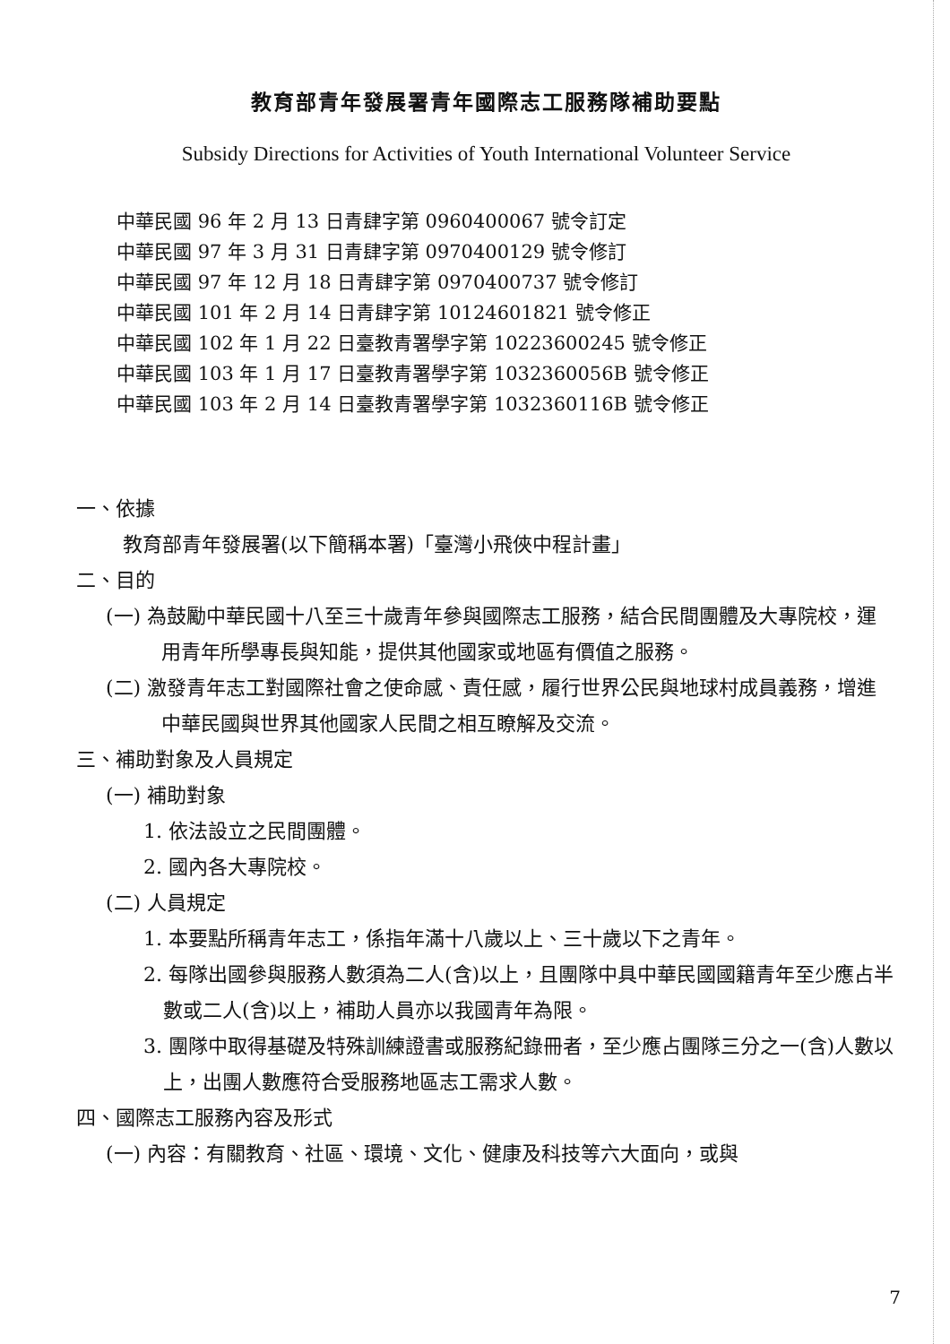教育部青年發展署青年國際志工服務隊補助要點
Subsidy Directions for Activities of Youth International Volunteer Service
中華民國 96 年 2 月 13 日青肆字第 0960400067 號令訂定
中華民國 97 年 3 月 31 日青肆字第 0970400129 號令修訂
中華民國 97 年 12 月 18 日青肆字第 0970400737 號令修訂
中華民國 101 年 2 月 14 日青肆字第 10124601821 號令修正
中華民國 102 年 1 月 22 日臺教青署學字第 10223600245 號令修正
中華民國 103 年 1 月 17 日臺教青署學字第 1032360056B 號令修正
中華民國 103 年 2 月 14 日臺教青署學字第 1032360116B 號令修正
一、依據
教育部青年發展署(以下簡稱本署)「臺灣小飛俠中程計畫」
二、目的
(一) 為鼓勵中華民國十八至三十歲青年參與國際志工服務，結合民間團體及大專院校，運用青年所學專長與知能，提供其他國家或地區有價值之服務。
(二) 激發青年志工對國際社會之使命感、責任感，履行世界公民與地球村成員義務，增進中華民國與世界其他國家人民間之相互瞭解及交流。
三、補助對象及人員規定
(一) 補助對象
1. 依法設立之民間團體。
2. 國內各大專院校。
(二) 人員規定
1. 本要點所稱青年志工，係指年滿十八歲以上、三十歲以下之青年。
2. 每隊出國參與服務人數須為二人(含)以上，且團隊中具中華民國國籍青年至少應占半數或二人(含)以上，補助人員亦以我國青年為限。
3. 團隊中取得基礎及特殊訓練證書或服務紀錄冊者，至少應占團隊三分之一(含)人數以上，出團人數應符合受服務地區志工需求人數。
四、國際志工服務內容及形式
(一) 內容：有關教育、社區、環境、文化、健康及科技等六大面向，或與
7